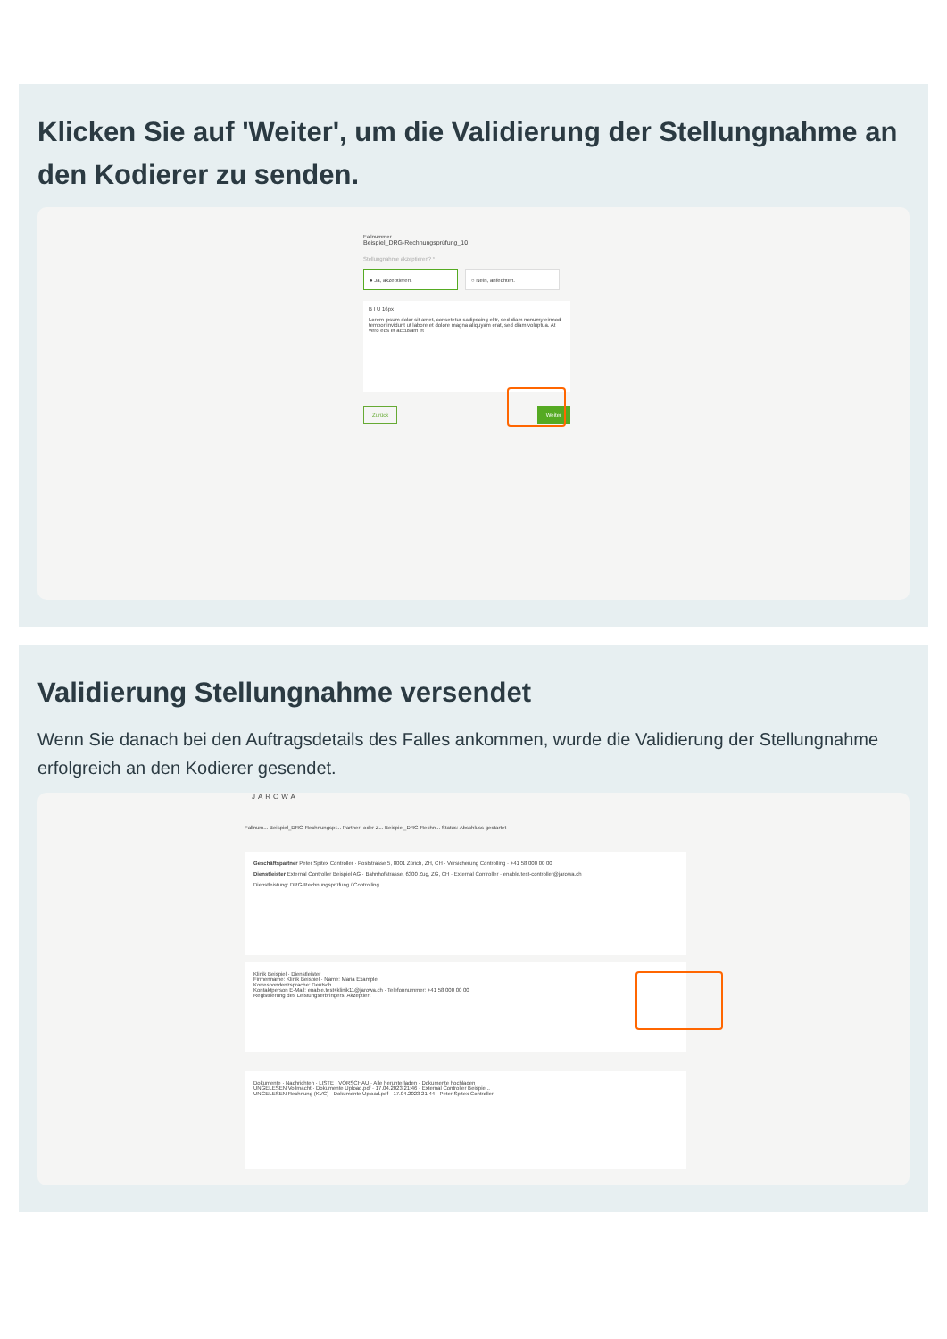Klicken Sie auf 'Weiter', um die Validierung der Stellungnahme an den Kodierer zu senden.
Fallnummer
Beispiel_DRG-Rechnungsprüfung_10
Stellungnahme akzeptieren? *
● Ja, akzeptieren. ○ Nein, anfechten.
B I U 16px
Lorem ipsum dolor sit amet, consetetur sadipscing elitr, sed diam nonumy eirmod tempor invidunt ut labore et dolore magna aliquyam erat, sed diam voluptua. At vero eos et accusam et
Zurück Weiter
Validierung Stellungnahme versendet
Wenn Sie danach bei den Auftragsdetails des Falles ankommen, wurde die Validierung der Stellungnahme erfolgreich an den Kodierer gesendet.
JAROWA
Fallnum... Beispiel_DRG-Rechnungspr... Partner- oder Z... Beispiel_DRG-Rechn... Status: Abschluss gestartet
Geschäftspartner Peter Spitex Controller · Poststrasse 5, 8001 Zürich, ZH, CH · Versicherung Controlling · +41 58 000 00 00
Dienstleister External Controller Beispiel AG · Bahnhofstrasse, 6300 Zug, ZG, CH · External Controller · enable.test-controller@jarowa.ch
Dienstleistung: DRG-Rechnungsprüfung / Controlling
Klinik Beispiel · Dienstleister
Firmenname: Klinik Beispiel · Name: Maria Example
Korrespondenzsprache: Deutsch
Kontaktperson E-Mail: enable.test+klinik11@jarowa.ch · Telefonnummer: +41 58 000 00 00
Registrierung des Leistungserbringers: Akzeptiert
Dokumente · Nachrichten · LISTE · VORSCHAU · Alle herunterladen · Dokumente hochladen
UNGELESEN Vollmacht · Dokumente Upload.pdf · 17.04.2023 21:46 · External Controller Beispie...
UNGELESEN Rechnung (KVG) · Dokumente Upload.pdf · 17.04.2023 21:44 · Peter Spitex Controller